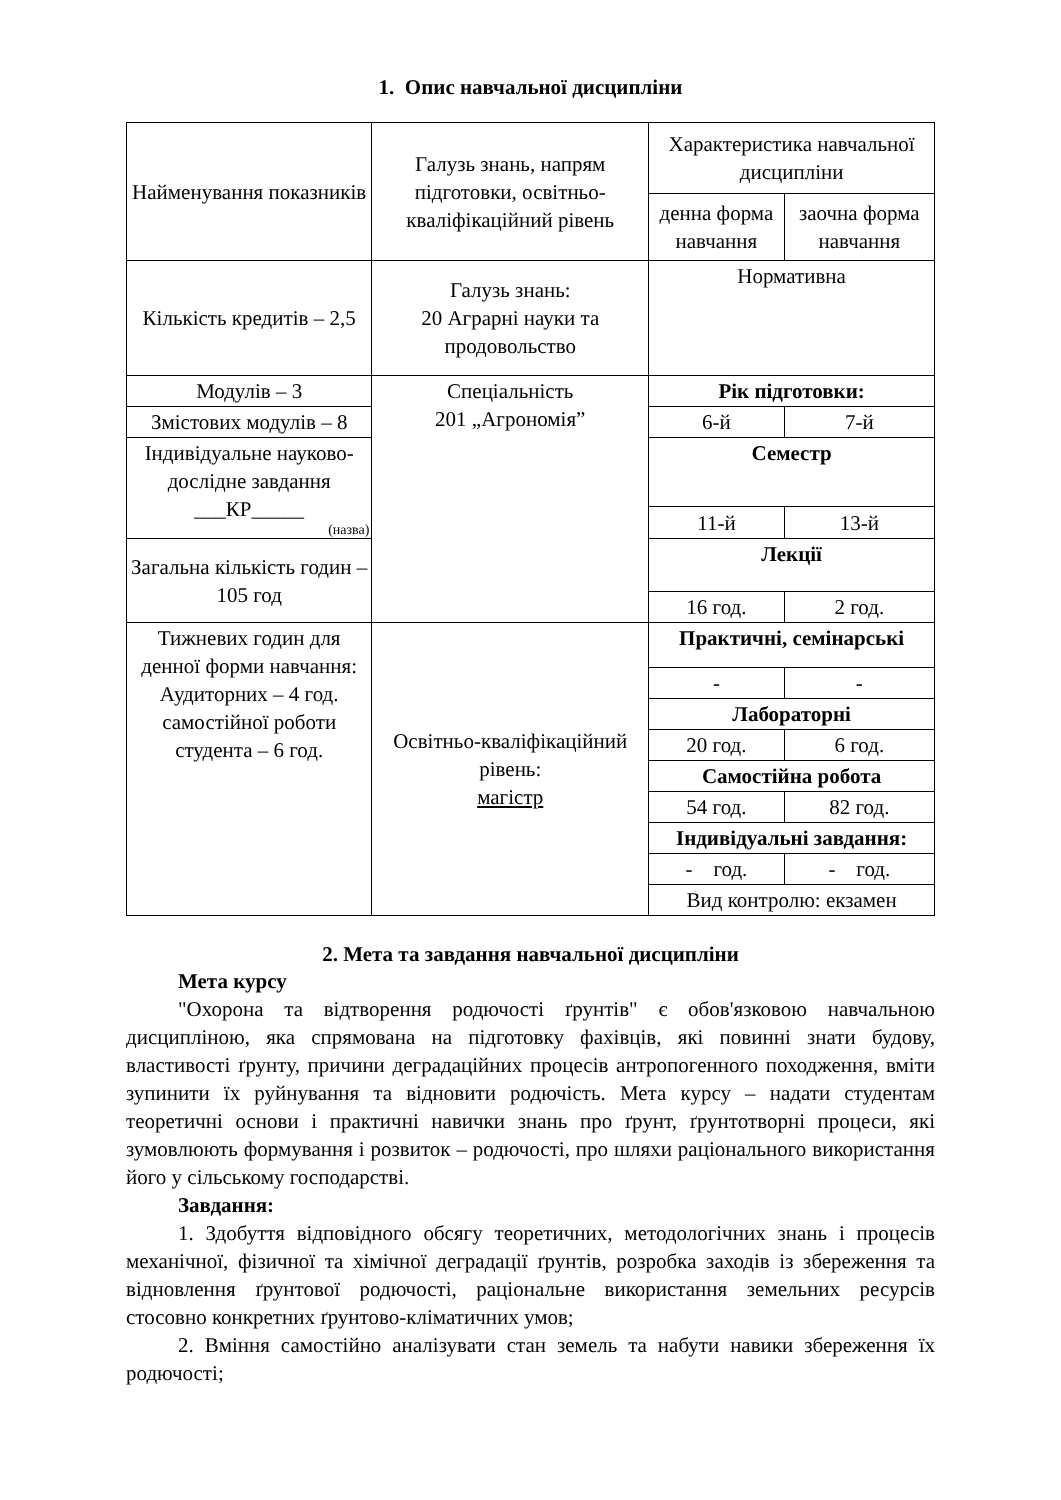1. Опис навчальної дисципліни
| Найменування показників | Галузь знань, напрям підготовки, освітньо-кваліфікаційний рівень | Характеристика навчальної дисципліни | |
| | | денна форма навчання | заочна форма навчання |
| Кількість кредитів – 2,5 | Галузь знань: 20 Аграрні науки та продовольство | Нормативна | |
| Модулів – 3 | Спеціальність 201 „Агрономія” | Рік підготовки: | |
| Змістових модулів – 8 | | 6-й | 7-й |
| Індивідуальне науково-дослідне завдання ___КР_____ (назва) | | Семестр | |
| | | 11-й | 13-й |
| Загальна кількість годин – 105 год | | Лекції | |
| | | 16 год. | 2 год. |
| Тижневих годин для денної форми навчання: Аудиторних – 4 год. самостійної роботи студента – 6 год. | Освітньо-кваліфікаційний рівень: магістр | Практичні, семінарські | |
| | | - | - |
| | | Лабораторні | |
| | | 20 год. | 6 год. |
| | | Самостійна робота | |
| | | 54 год. | 82 год. |
| | | Індивідуальні завдання: | |
| | | - год. | - год. |
| | | Вид контролю: екзамен | |
2. Мета та завдання навчальної дисципліни
Мета курсу
"Охорона та відтворення родючості ґрунтів" є обов'язковою навчальною дисципліною, яка спрямована на підготовку фахівців, які повинні знати будову, властивості ґрунту, причини деградаційних процесів антропогенного походження, вміти зупинити їх руйнування та відновити родючість. Мета курсу – надати студентам теоретичні основи і практичні навички знань про ґрунт, ґрунтотворні процеси, які зумовлюють формування і розвиток – родючості, про шляхи раціонального використання його у сільському господарстві.
Завдання:
1. Здобуття відповідного обсягу теоретичних, методологічних знань і процесів механічної, фізичної та хімічної деградації ґрунтів, розробка заходів із збереження та відновлення ґрунтової родючості, раціональне використання земельних ресурсів стосовно конкретних ґрунтово-кліматичних умов;
2. Вміння самостійно аналізувати стан земель та набути навики збереження їх родючості;